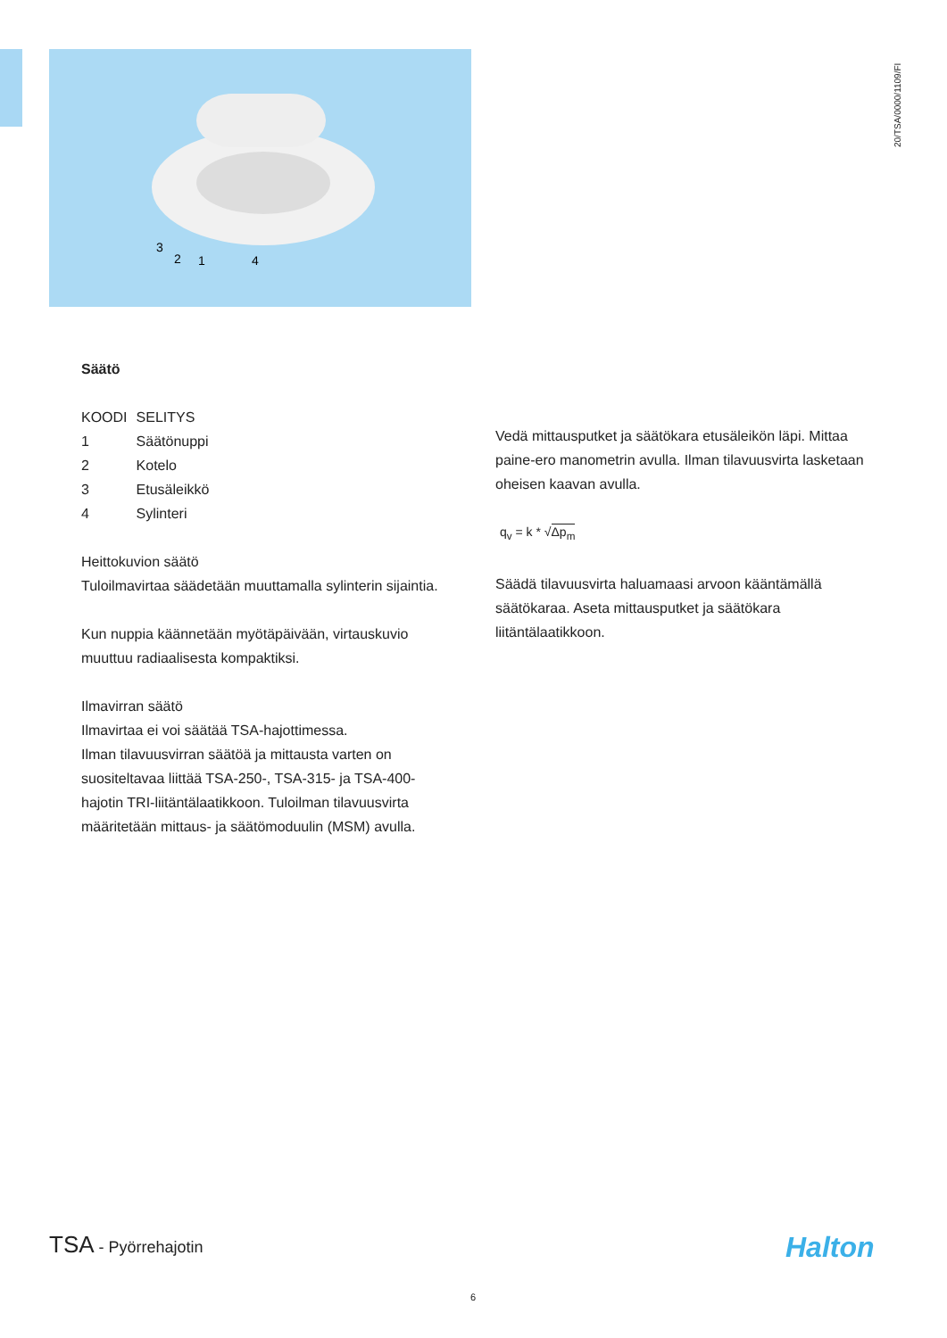20/TSA/0000/1109/FI
3
2
1
4
Säätö
| KOODI | SELITYS |
| --- | --- |
| 1 | Säätönuppi |
| 2 | Kotelo |
| 3 | Etusäleikkö |
| 4 | Sylinteri |
Heittokuvion säätö
Tuloilmavirtaa säädetään muuttamalla sylinterin sijaintia.
Kun nuppia käännetään myötäpäivään, virtauskuvio muuttuu radiaalisesta kompaktiksi.
Ilmavirran säätö
Ilmavirtaa ei voi säätää TSA-hajottimessa.
Ilman tilavuusvirran säätöä ja mittausta varten on suositeltavaa liittää TSA-250-, TSA-315- ja TSA-400-hajotin TRI-liitäntälaatikkoon. Tuloilman tilavuusvirta määritetään mittaus- ja säätömoduulin (MSM) avulla.
Vedä mittausputket ja säätökara etusäleikön läpi. Mittaa paine-ero manometrin avulla. Ilman tilavuusvirta lasketaan oheisen kaavan avulla.
q<sub>v</sub> = k * √Δp<sub>m</sub>
Säädä tilavuusvirta haluamaasi arvoon kääntämällä säätökaraa. Aseta mittausputket ja säätökara liitäntälaatikkoon.
TSA - Pyörrehajotin Halton
6